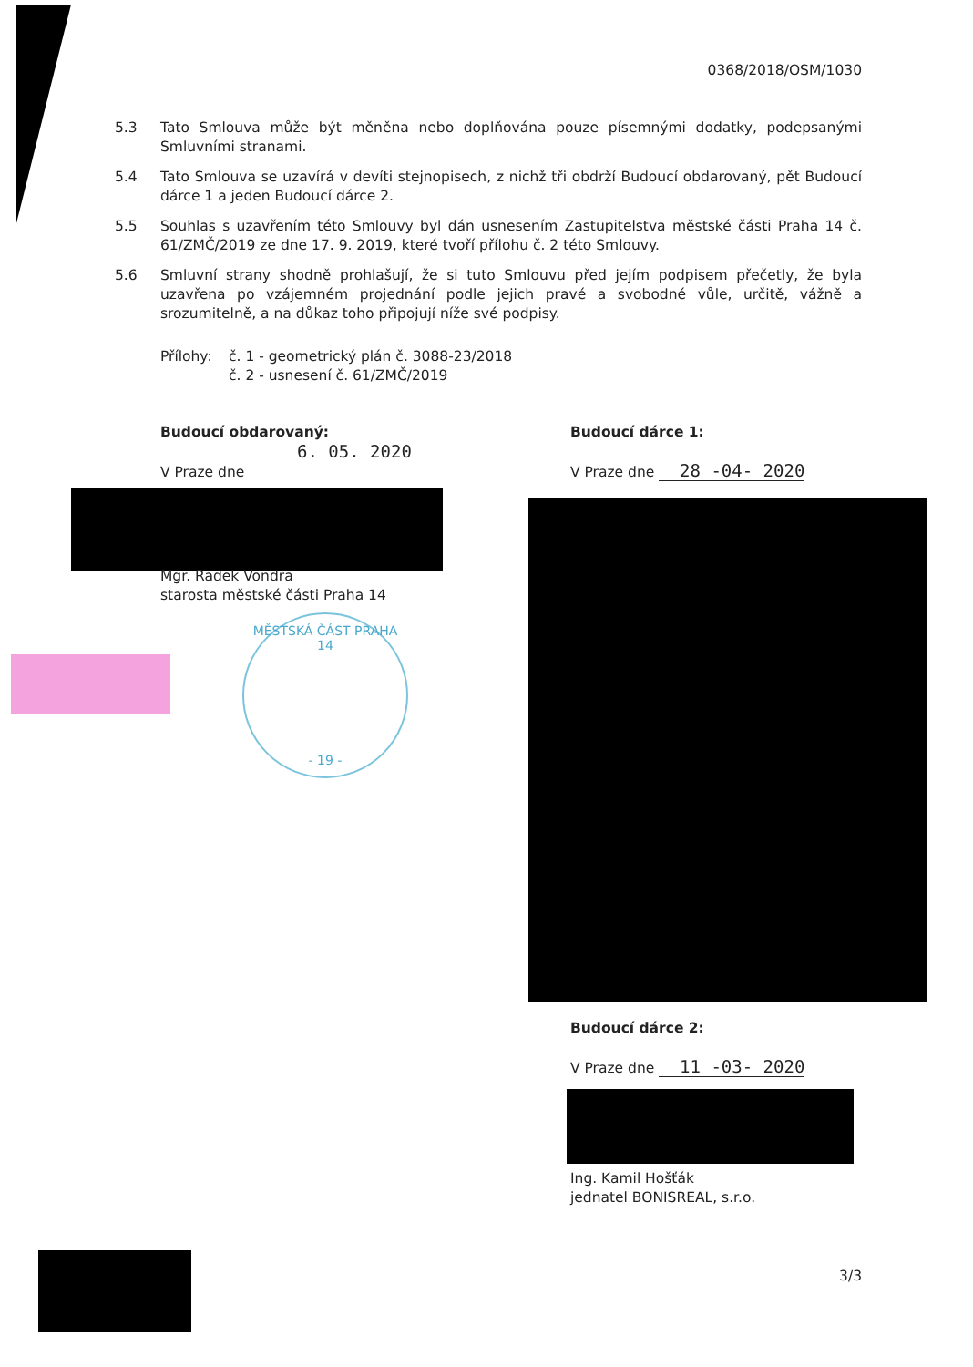0368/2018/OSM/1030
5.3 Tato Smlouva může být měněna nebo doplňována pouze písemnými dodatky, podepsanými Smluvními stranami.
5.4 Tato Smlouva se uzavírá v devíti stejnopisech, z nichž tři obdrží Budoucí obdarovaný, pět Budoucí dárce 1 a jeden Budoucí dárce 2.
5.5 Souhlas s uzavřením této Smlouvy byl dán usnesením Zastupitelstva městské části Praha 14 č. 61/ZMČ/2019 ze dne 17. 9. 2019, které tvoří přílohu č. 2 této Smlouvy.
5.6 Smluvní strany shodně prohlašují, že si tuto Smlouvu před jejím podpisem přečetly, že byla uzavřena po vzájemném projednání podle jejich pravé a svobodné vůle, určitě, vážně a srozumitelně, a na důkaz toho připojují níže své podpisy.
Přílohy: č. 1 - geometrický plán č. 3088-23/2018
č. 2 - usnesení č. 61/ZMČ/2019
Budoucí obdarovaný:
6. 05. 2020
V Praze dne
Mgr. Radek Vondra
starosta městské části Praha 14
MĚSTSKÁ ČÁST PRAHA 14
- 19 -
Budoucí dárce 1:
V Praze dne 28 -04- 2020
Budoucí dárce 2:
V Praze dne 11 -03- 2020
Ing. Kamil Hošťák
jednatel BONISREAL, s.r.o.
3/3